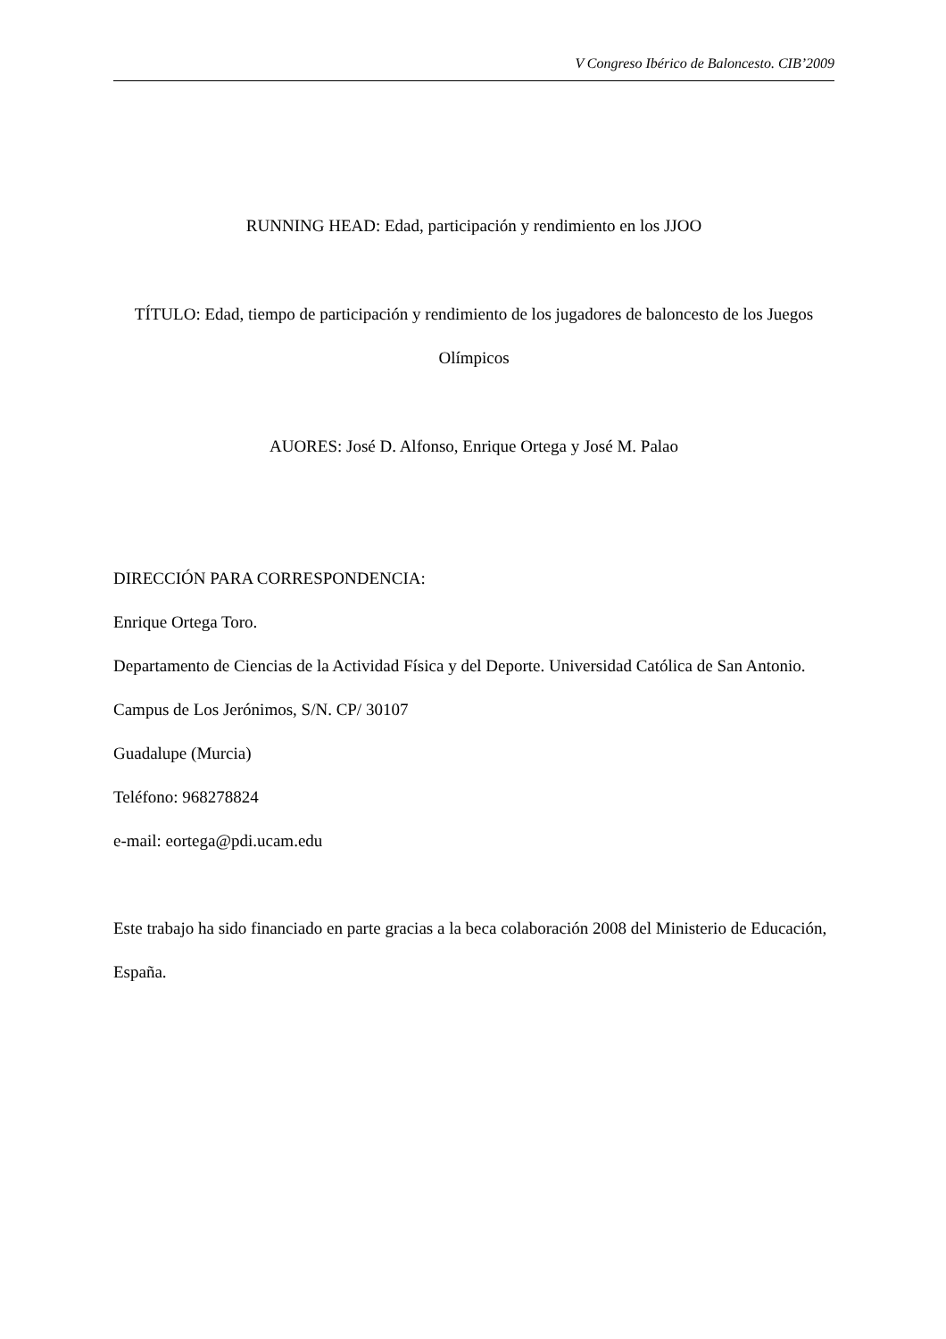V Congreso Ibérico de Baloncesto. CIB’2009
RUNNING HEAD: Edad, participación y rendimiento en los JJOO
TÍTULO: Edad, tiempo de participación y rendimiento de los jugadores de baloncesto de los Juegos Olímpicos
AUORES: José D. Alfonso, Enrique Ortega y José M. Palao
DIRECCIÓN PARA CORRESPONDENCIA:
Enrique Ortega Toro.
Departamento de Ciencias de la Actividad Física y del Deporte. Universidad Católica de San Antonio.
Campus de Los Jerónimos, S/N. CP/ 30107
Guadalupe (Murcia)
Teléfono: 968278824
e-mail: eortega@pdi.ucam.edu
Este trabajo ha sido financiado en parte gracias a la beca colaboración 2008 del Ministerio de Educación, España.